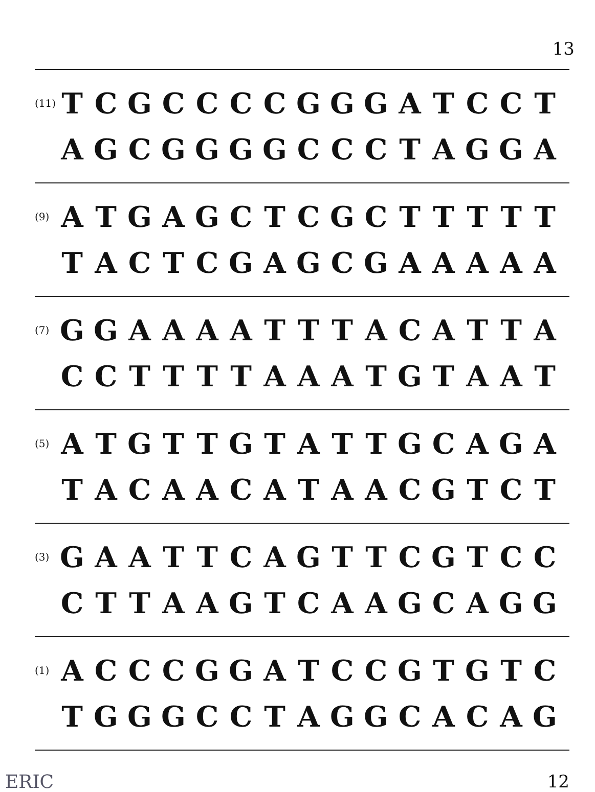13
(11) TCGCCCCGGGATCCT
AGCGGGGCCCTAGGA
(9) ATGAGCTCGCTTTTT
TACTCGAGCGAAAAA
(7) GGAAAATTTACATTA
CCTTTTAAATGTAAT
(5) ATGTTGTATTGCAGA
TACAACATAACGTCT
(3) GAATTCAGTTCGTCC
CTTAAGTCAAGCAGG
(1) ACCCGGATCCGTGTC
TGGGCCTAGGCACAG
ERIC 12